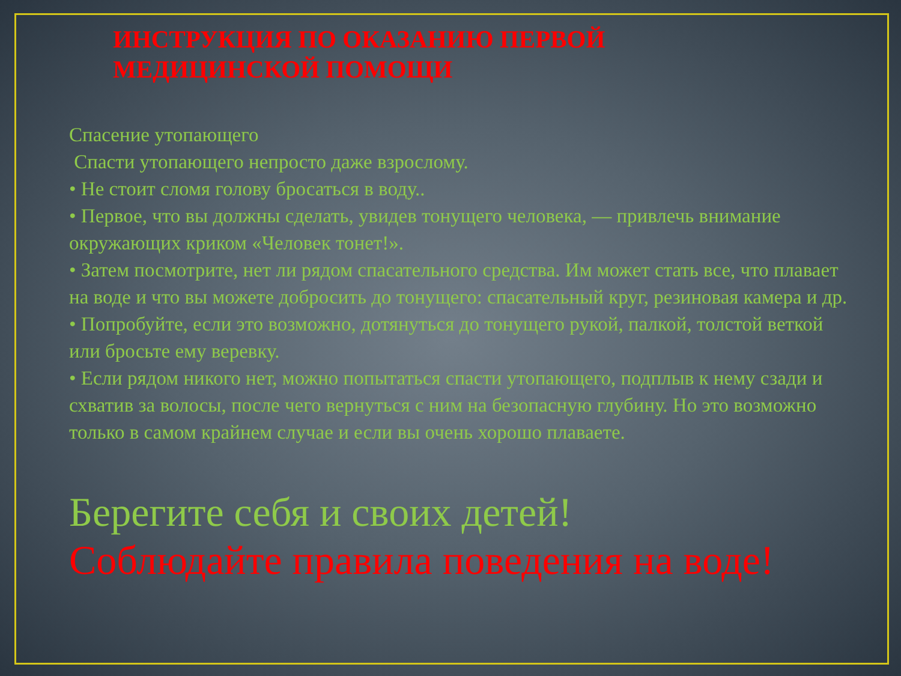ИНСТРУКЦИЯ ПО ОКАЗАНИЮ ПЕРВОЙ
МЕДИЦИНСКОЙ ПОМОЩИ
Спасение утопающего
Спасти утопающего непросто даже взрослому.
• Не стоит сломя голову бросаться в воду..
• Первое, что вы должны сделать, увидев тонущего человека, — привлечь внимание окружающих криком «Человек тонет!».
• Затем посмотрите, нет ли рядом спасательного средства. Им может стать все, что плавает на воде и что вы можете добросить до тонущего: спасательный круг, резиновая камера и др.
• Попробуйте, если это возможно, дотянуться до тонущего рукой, палкой, толстой веткой или бросьте ему веревку.
• Если рядом никого нет, можно попытаться спасти утопающего, подплыв к нему сзади и схватив за волосы, после чего вернуться с ним на безопасную глубину. Но это возможно только в самом крайнем случае и если вы очень хорошо плаваете.
Берегите себя и своих детей!
Соблюдайте правила поведения на воде!